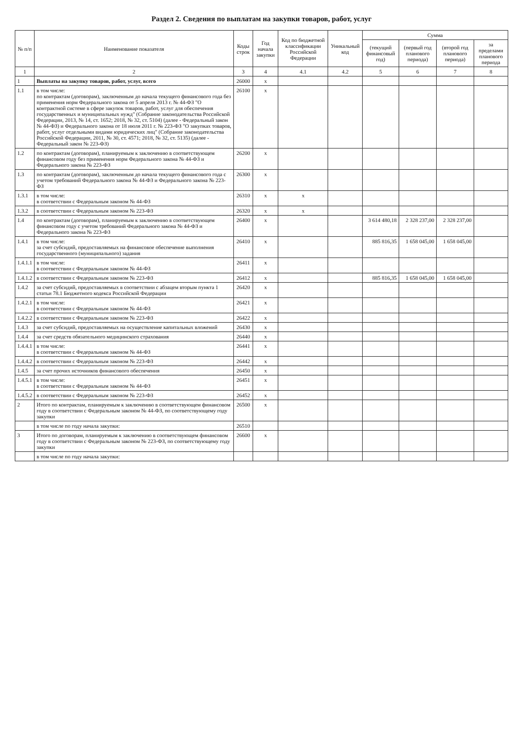Раздел 2. Сведения по выплатам на закупки товаров, работ, услуг
| № п/п | Наименование показателя | Коды строк | Год начала закупки | Код по бюджетной классификации Российской Федерации | Уникальный код | Сумма | | | |
| --- | --- | --- | --- | --- | --- | --- | --- | --- | --- |
| | | | | | | (текущий финансовый год) | (первый год планового периода) | (второй год планового периода) | за пределами планового периода |
| 1 | 2 | 3 | 4 | 4.1 | 4.2 | 5 | 6 | 7 | 8 |
| 1 | Выплаты на закупку товаров, работ, услуг, всего | 26000 | x | | | | | | |
| 1.1 | в том числе: по контрактам (договорам), заключенным до начала текущего финансового года без применения норм Федерального закона от 5 апреля 2013 г. № 44-ФЗ "О контрактной системе в сфере закупок товаров, работ, услуг для обеспечения государственных и муниципальных нужд" (Собрание законодательства Российской Федерации, 2013, № 14, ст. 1652; 2018, № 32, ст. 5104) (далее - Федеральный закон № 44-ФЗ) и Федерального закона от 18 июля 2011 г. № 223-ФЗ "О закупках товаров, работ, услуг отдельными видами юридических лиц" (Собрание законодательства Российской Федерации, 2011, № 30, ст. 4571; 2018, № 32, ст. 5135) (далее - Федеральный закон № 223-ФЗ) | 26100 | x | | | | | | |
| 1.2 | по контрактам (договорам), планируемым к заключению в соответствующем финансовом году без применения норм Федерального закона № 44-ФЗ и Федерального закона № 223-ФЗ | 26200 | x | | | | | | |
| 1.3 | по контрактам (договорам), заключенным до начала текущего финансового года с учетом требований Федерального закона № 44-ФЗ и Федерального закона № 223-ФЗ | 26300 | x | | | | | | |
| 1.3.1 | в том числе: в соответствии с Федеральным законом № 44-ФЗ | 26310 | x | x | | | | | |
| 1.3.2 | в соответствии с Федеральным законом № 223-ФЗ | 26320 | x | x | | | | | |
| 1.4 | по контрактам (договорам), планируемым к заключению в соответствующем финансовом году с учетом требований Федерального закона № 44-ФЗ и Федерального закона № 223-ФЗ | 26400 | x | | | 3 614 480,18 | 2 328 237,00 | 2 328 237,00 | |
| 1.4.1 | в том числе: за счет субсидий, предоставляемых на финансовое обеспечение выполнения государственного (муниципального) задания | 26410 | x | | | 885 816,35 | 1 658 045,00 | 1 658 045,00 | |
| 1.4.1.1 | в том числе: в соответствии с Федеральным законом № 44-ФЗ | 26411 | x | | | | | | |
| 1.4.1.2 | в соответствии с Федеральным законом № 223-ФЗ | 26412 | x | | | 885 816,35 | 1 658 045,00 | 1 658 045,00 | |
| 1.4.2 | за счет субсидий, предоставляемых в соответствии с абзацем вторым пункта 1 статьи 78.1 Бюджетного кодекса Российской Федерации | 26420 | x | | | | | | |
| 1.4.2.1 | в том числе: в соответствии с Федеральным законом № 44-ФЗ | 26421 | x | | | | | | |
| 1.4.2.2 | в соответствии с Федеральным законом № 223-ФЗ | 26422 | x | | | | | | |
| 1.4.3 | за счет субсидий, предоставляемых на осуществление капитальных вложений | 26430 | x | | | | | | |
| 1.4.4 | за счет средств обязательного медицинского страхования | 26440 | x | | | | | | |
| 1.4.4.1 | в том числе: в соответствии с Федеральным законом № 44-ФЗ | 26441 | x | | | | | | |
| 1.4.4.2 | в соответствии с Федеральным законом № 223-ФЗ | 26442 | x | | | | | | |
| 1.4.5 | за счет прочих источников финансового обеспечения | 26450 | x | | | | | | |
| 1.4.5.1 | в том числе: в соответствии с Федеральным законом № 44-ФЗ | 26451 | x | | | | | | |
| 1.4.5.2 | в соответствии с Федеральным законом № 223-ФЗ | 26452 | x | | | | | | |
| 2 | Итого по контрактам, планируемым к заключению в соответствующем финансовом году в соответствии с Федеральным законом № 44-ФЗ, по соответствующему году закупки | 26500 | x | | | | | | |
| | в том числе по году начала закупки: | 26510 | | | | | | | |
| 3 | Итого по договорам, планируемым к заключению в соответствующем финансовом году в соответствии с Федеральным законом № 223-ФЗ, по соответствующему году закупки | 26600 | x | | | | | | |
| | в том числе по году начала закупки: | | | | | | | | |